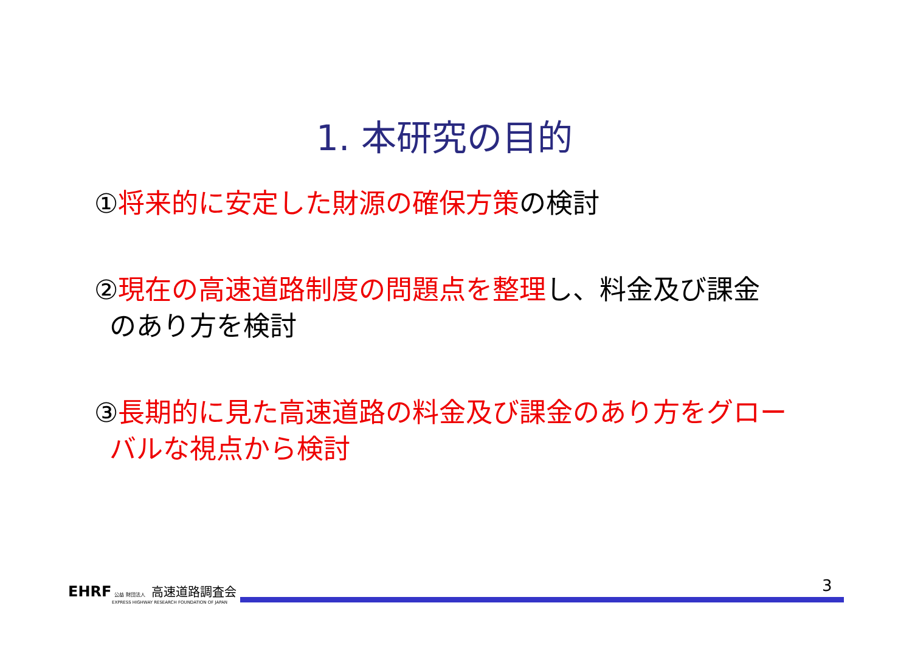1. 本研究の目的
①将来的に安定した財源の確保方策の検討
②現在の高速道路制度の問題点を整理し、料金及び課金
のあり方を検討
③長期的に見た高速道路の料金及び課金のあり方をグロー
バルな視点から検討
EHRF 公益 財団法人 高速道路調査会
EXPRESS HIGHWAY RESEARCH FOUNDATION OF JAPAN
3